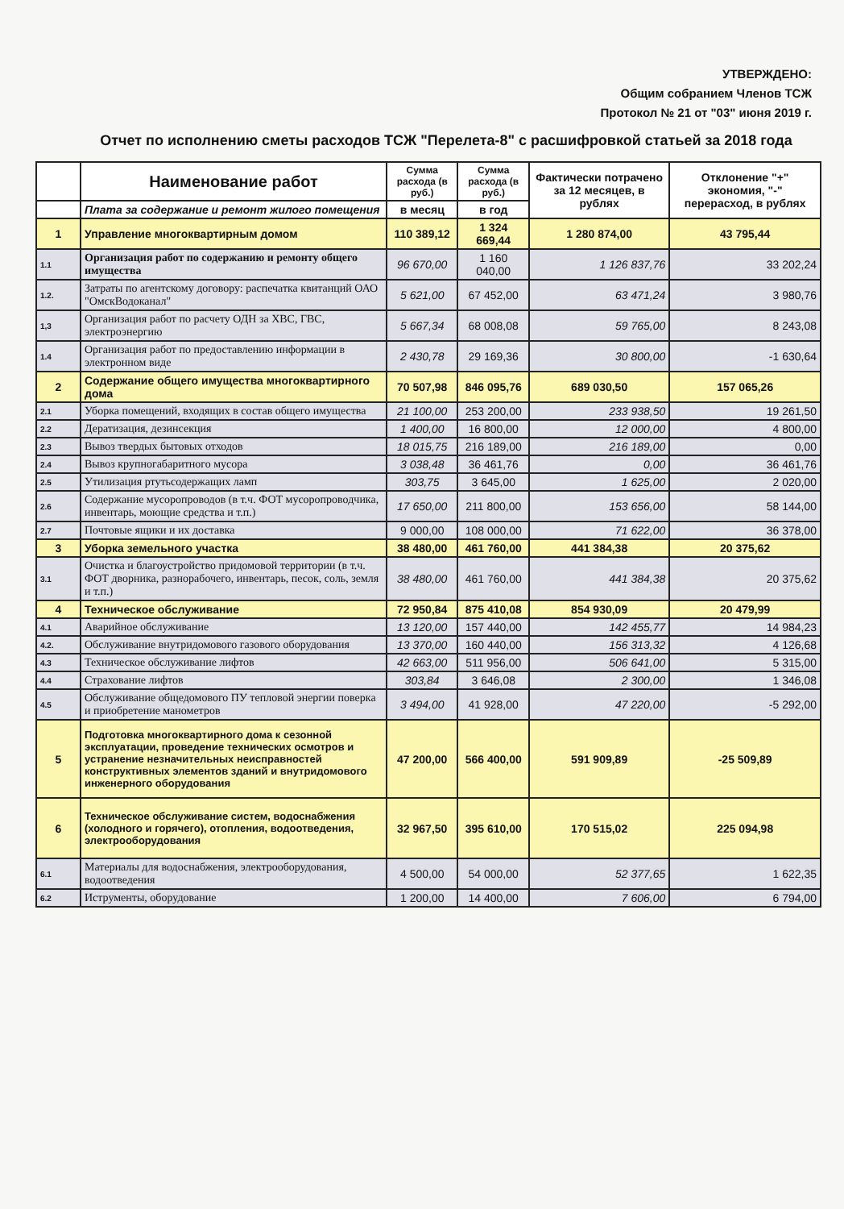УТВЕРЖДЕНО:
Общим собранием Членов ТСЖ
Протокол № 21 от "03" июня 2019 г.
Отчет по исполнению сметы расходов ТСЖ "Перелета-8" с расшифровкой статьей за 2018 года
| | Наименование работ | Сумма расхода (в руб.) | Сумма расхода (в руб.) | Фактически потрачено за 12 месяцев, в рублях | Отклонение "+" экономия, "-" перерасход, в рублях |
| --- | --- | --- | --- | --- | --- |
| | Плата за содержание и ремонт жилого помещения | в месяц | в год | | |
| 1 | Управление многоквартирным домом | 110 389,12 | 1 324 669,44 | 1 280 874,00 | 43 795,44 |
| 1.1 | Организация работ по содержанию и ремонту общего имущества | 96 670,00 | 1 160 040,00 | 1 126 837,76 | 33 202,24 |
| 1.2. | Затраты по агентскому договору: распечатка квитанций ОАО "ОмскВодоканал" | 5 621,00 | 67 452,00 | 63 471,24 | 3 980,76 |
| 1,3 | Организация работ по расчету ОДН за ХВС, ГВС, электроэнергию | 5 667,34 | 68 008,08 | 59 765,00 | 8 243,08 |
| 1.4 | Организация работ по предоставлению информации в электронном виде | 2 430,78 | 29 169,36 | 30 800,00 | -1 630,64 |
| 2 | Содержание общего имущества многоквартирного дома | 70 507,98 | 846 095,76 | 689 030,50 | 157 065,26 |
| 2.1 | Уборка помещений, входящих в состав общего имущества | 21 100,00 | 253 200,00 | 233 938,50 | 19 261,50 |
| 2.2 | Дератизация, дезинсекция | 1 400,00 | 16 800,00 | 12 000,00 | 4 800,00 |
| 2.3 | Вывоз твердых бытовых отходов | 18 015,75 | 216 189,00 | 216 189,00 | 0,00 |
| 2.4 | Вывоз крупногабаритного мусора | 3 038,48 | 36 461,76 | 0,00 | 36 461,76 |
| 2.5 | Утилизация ртутьсодержащих ламп | 303,75 | 3 645,00 | 1 625,00 | 2 020,00 |
| 2.6 | Содержание мусоропроводов (в т.ч. ФОТ мусоропроводчика, инвентарь, моющие средства и т.п.) | 17 650,00 | 211 800,00 | 153 656,00 | 58 144,00 |
| 2.7 | Почтовые ящики и их доставка | 9 000,00 | 108 000,00 | 71 622,00 | 36 378,00 |
| 3 | Уборка земельного участка | 38 480,00 | 461 760,00 | 441 384,38 | 20 375,62 |
| 3.1 | Очистка и благоустройство придомовой территории (в т.ч. ФОТ дворника, разнорабочего, инвентарь, песок, соль, земля и т.п.) | 38 480,00 | 461 760,00 | 441 384,38 | 20 375,62 |
| 4 | Техническое обслуживание | 72 950,84 | 875 410,08 | 854 930,09 | 20 479,99 |
| 4.1 | Аварийное обслуживание | 13 120,00 | 157 440,00 | 142 455,77 | 14 984,23 |
| 4.2. | Обслуживание внутридомового газового оборудования | 13 370,00 | 160 440,00 | 156 313,32 | 4 126,68 |
| 4.3 | Техническое обслуживание лифтов | 42 663,00 | 511 956,00 | 506 641,00 | 5 315,00 |
| 4.4 | Страхование лифтов | 303,84 | 3 646,08 | 2 300,00 | 1 346,08 |
| 4.5 | Обслуживание общедомового ПУ тепловой энергии поверка и приобретение манометров | 3 494,00 | 41 928,00 | 47 220,00 | -5 292,00 |
| 5 | Подготовка многоквартирного дома к сезонной эксплуатации, проведение технических осмотров и устранение незначительных неисправностей конструктивных элементов зданий и внутридомового инженерного оборудования | 47 200,00 | 566 400,00 | 591 909,89 | -25 509,89 |
| 6 | Техническое обслуживание систем, водоснабжения (холодного и горячего), отопления, водоотведения, электрооборудования | 32 967,50 | 395 610,00 | 170 515,02 | 225 094,98 |
| 6.1 | Материалы для водоснабжения, электрооборудования, водоотведения | 4 500,00 | 54 000,00 | 52 377,65 | 1 622,35 |
| 6.2 | Иструменты, оборудование | 1 200,00 | 14 400,00 | 7 606,00 | 6 794,00 |